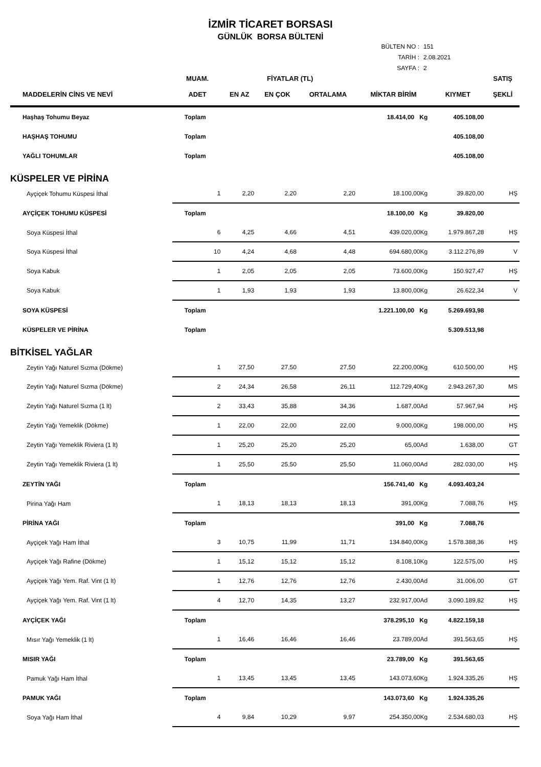İZMİR TİCARET BORSASI
GÜNLÜK BORSA BÜLTENİ
BÜLTEN NO : 151
TARİH : 2.08.2021
SAYFA : 2
| | MUAM. | FİYATLAR (TL) | | | | | SATIŞ |
| --- | --- | --- | --- | --- | --- | --- | --- |
| MADDELERİN CİNS VE NEVİ | ADET | EN AZ | EN ÇOK | ORTALAMA | MİKTAR BİRİM | KIYMET | ŞEKLİ |
| Haşhaş Tohumu Beyaz | Toplam | | | | 18.414,00 Kg | 405.108,00 | |
| HAŞHAŞ TOHUMU | Toplam | | | | | 405.108,00 | |
| YAĞLI TOHUMLAR | Toplam | | | | | 405.108,00 | |
| KÜSPELER VE PİRİNA | | | | | | | |
| Ayçiçek Tohumu Küspesi İthal | 1 | 2,20 | 2,20 | 2,20 | 18.100,00Kg | 39.820,00 | HŞ |
| AYÇİÇEK TOHUMU KÜSPESİ | Toplam | | | | 18.100,00 Kg | 39.820,00 | |
| Soya Küspesi İthal | 6 | 4,25 | 4,66 | 4,51 | 439.020,00Kg | 1.979.867,28 | HŞ |
| Soya Küspesi İthal | 10 | 4,24 | 4,68 | 4,48 | 694.680,00Kg | 3.112.276,89 | V |
| Soya Kabuk | 1 | 2,05 | 2,05 | 2,05 | 73.600,00Kg | 150.927,47 | HŞ |
| Soya Kabuk | 1 | 1,93 | 1,93 | 1,93 | 13.800,00Kg | 26.622,34 | V |
| SOYA KÜSPESİ | Toplam | | | | 1.221.100,00 Kg | 5.269.693,98 | |
| KÜSPELER VE PİRİNA | Toplam | | | | | 5.309.513,98 | |
| BİTKİSEL YAĞLAR | | | | | | | |
| Zeytin Yağı Naturel Sızma (Dökme) | 1 | 27,50 | 27,50 | 27,50 | 22.200,00Kg | 610.500,00 | HŞ |
| Zeytin Yağı Naturel Sızma (Dökme) | 2 | 24,34 | 26,58 | 26,11 | 112.729,40Kg | 2.943.267,30 | MS |
| Zeytin Yağı Naturel Sızma (1 lt) | 2 | 33,43 | 35,88 | 34,36 | 1.687,00Ad | 57.967,94 | HŞ |
| Zeytin Yağı Yemeklik (Dökme) | 1 | 22,00 | 22,00 | 22,00 | 9.000,00Kg | 198.000,00 | HŞ |
| Zeytin Yağı Yemeklik Riviera (1 lt) | 1 | 25,20 | 25,20 | 25,20 | 65,00Ad | 1.638,00 | GT |
| Zeytin Yağı Yemeklik Riviera (1 lt) | 1 | 25,50 | 25,50 | 25,50 | 11.060,00Ad | 282.030,00 | HŞ |
| ZEYTİN YAĞI | Toplam | | | | 156.741,40 Kg | 4.093.403,24 | |
| Pirina Yağı Ham | 1 | 18,13 | 18,13 | 18,13 | 391,00Kg | 7.088,76 | HŞ |
| PİRİNA YAĞI | Toplam | | | | 391,00 Kg | 7.088,76 | |
| Ayçiçek Yağı Ham İthal | 3 | 10,75 | 11,99 | 11,71 | 134.840,00Kg | 1.578.388,36 | HŞ |
| Ayçiçek Yağı Rafine (Dökme) | 1 | 15,12 | 15,12 | 15,12 | 8.108,10Kg | 122.575,00 | HŞ |
| Ayçiçek Yağı Yem. Raf. Vint (1 lt) | 1 | 12,76 | 12,76 | 12,76 | 2.430,00Ad | 31.006,00 | GT |
| Ayçiçek Yağı Yem. Raf. Vint (1 lt) | 4 | 12,70 | 14,35 | 13,27 | 232.917,00Ad | 3.090.189,82 | HŞ |
| AYÇİÇEK YAĞI | Toplam | | | | 378.295,10 Kg | 4.822.159,18 | |
| Mısır Yağı Yemeklik (1 lt) | 1 | 16,46 | 16,46 | 16,46 | 23.789,00Ad | 391.563,65 | HŞ |
| MISIR YAĞI | Toplam | | | | 23.789,00 Kg | 391.563,65 | |
| Pamuk Yağı Ham İthal | 1 | 13,45 | 13,45 | 13,45 | 143.073,60Kg | 1.924.335,26 | HŞ |
| PAMUK YAĞI | Toplam | | | | 143.073,60 Kg | 1.924.335,26 | |
| Soya Yağı Ham İthal | 4 | 9,84 | 10,29 | 9,97 | 254.350,00Kg | 2.534.680,03 | HŞ |